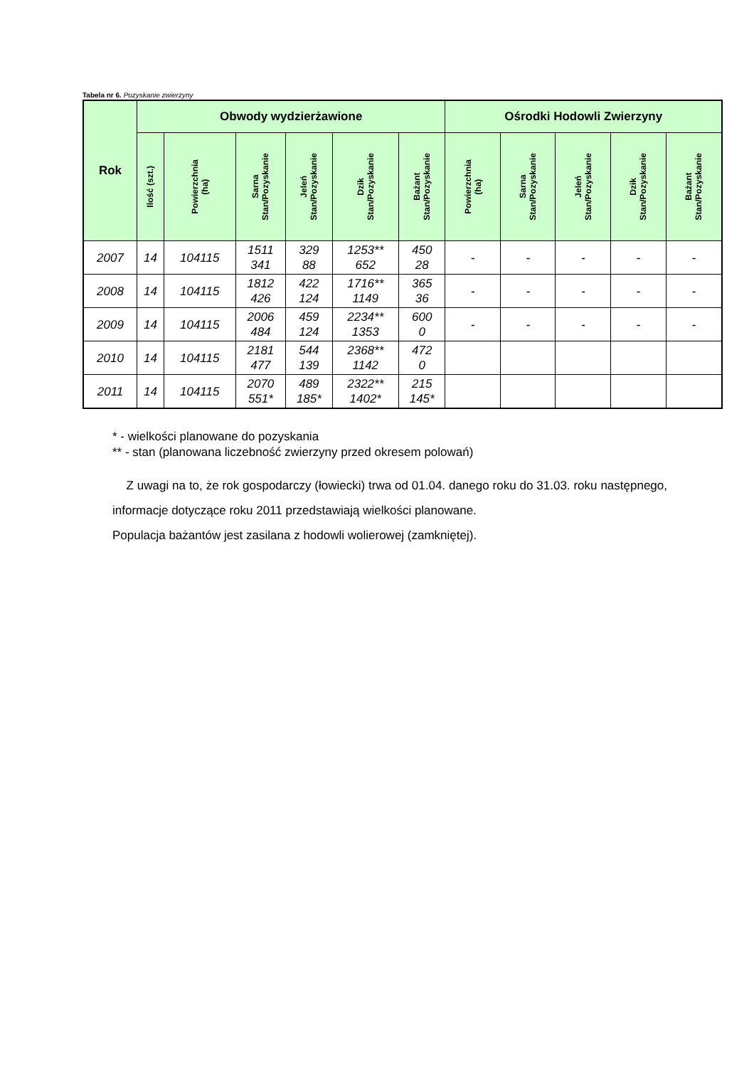Tabela nr 6. Pozyskanie zwierzyny
| Rok | Obwody wydzierżawione | | | | | | Ośrodki Hodowli Zwierzyny | | | | |
| --- | --- | --- | --- | --- | --- | --- | --- | --- | --- | --- | --- |
| | Ilość (szt.) | Powierzchnia (ha) | Sarna Stan/Pozyskanie | Jeleń Stan/Pozyskanie | Dzik Stan/Pozyskanie | Bażant Stan/Pozyskanie | Powierzchnia (ha) | Sarna Stan/Pozyskanie | Jeleń Stan/Pozyskanie | Dzik Stan/Pozyskanie | Bażant Stan/Pozyskanie |
| 2007 | 14 | 104115 | 1511 341 | 329 88 | 1253** 652 | 450 28 | - | - | - | - | - |
| 2008 | 14 | 104115 | 1812 426 | 422 124 | 1716** 1149 | 365 36 | - | - | - | - | - |
| 2009 | 14 | 104115 | 2006 484 | 459 124 | 2234** 1353 | 600 0 | - | - | - | - | - |
| 2010 | 14 | 104115 | 2181 477 | 544 139 | 2368** 1142 | 472 0 | | | | | |
| 2011 | 14 | 104115 | 2070 551* | 489 185* | 2322** 1402* | 215 145* | | | | | |
* - wielkości planowane do pozyskania
** - stan (planowana liczebność zwierzyny przed okresem polowań)
Z uwagi na to, że rok gospodarczy (łowiecki) trwa od 01.04. danego roku do 31.03. roku następnego, informacje dotyczące roku 2011 przedstawiają wielkości planowane.
Populacja bażantów jest zasilana z hodowli wolierowej (zamkniętej).